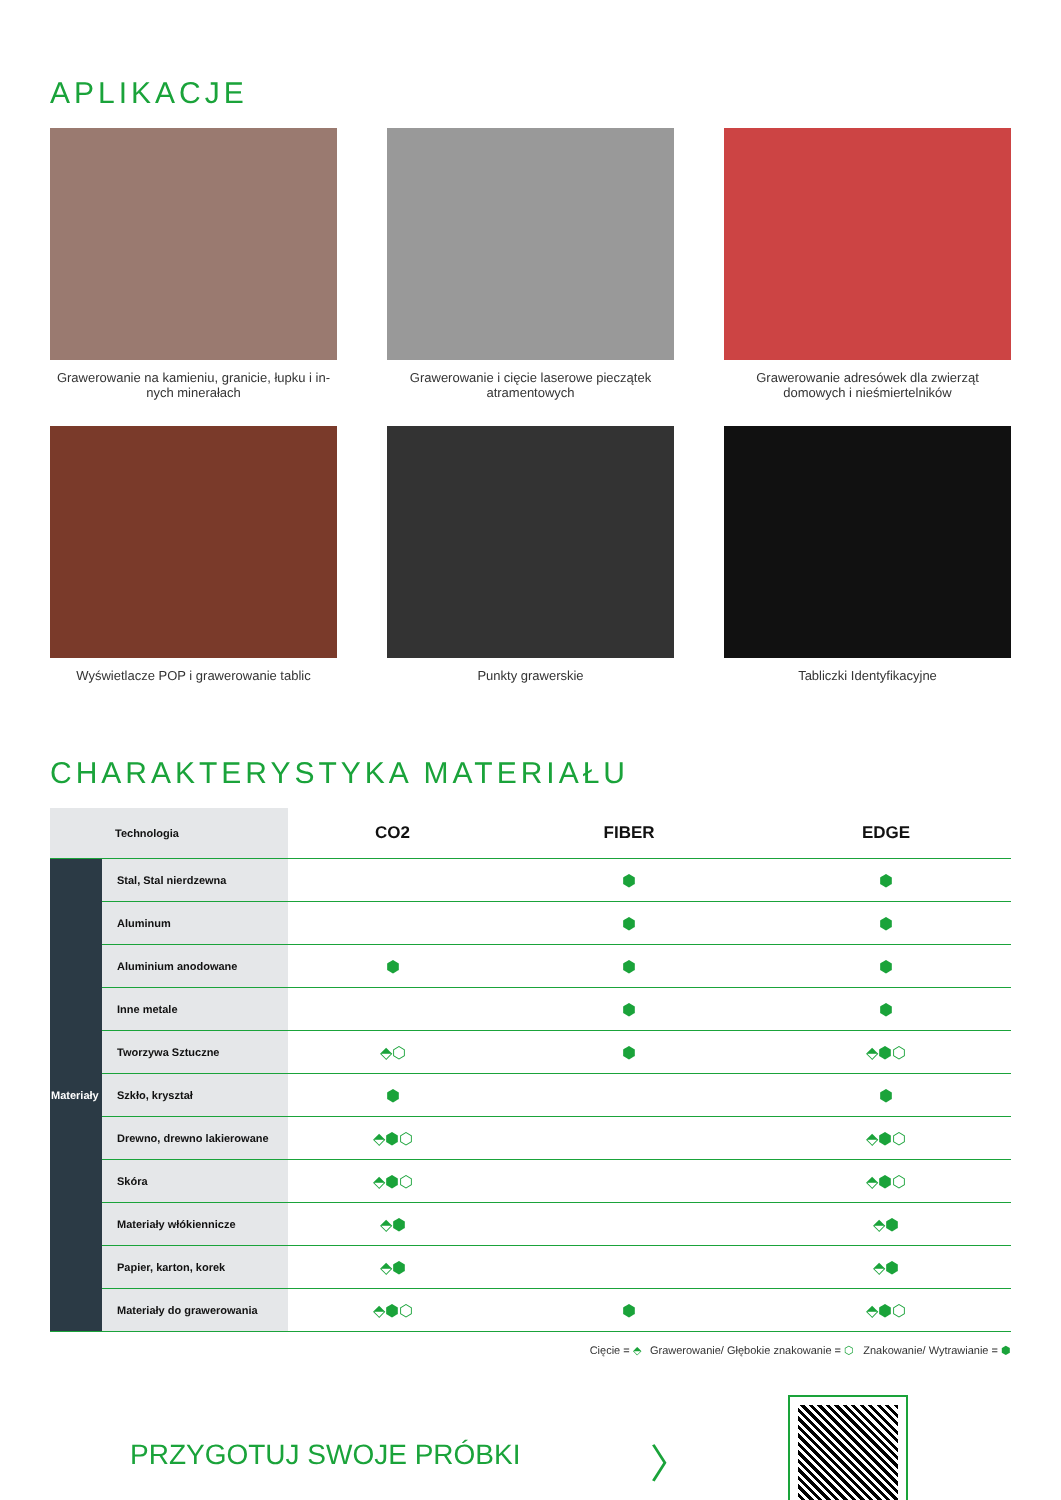APLIKACJE
Grawerowanie na kamieniu, granicie, łupku i in-nych minerałach
Grawerowanie i cięcie laserowe pieczątek atramentowych
Grawerowanie adresówek dla zwierząt domowych i nieśmiertelników
Wyświetlacze POP i grawerowanie tablic
Punkty grawerskie
Tabliczki Identyfikacyjne
CHARAKTERYSTYKA MATERIAŁU
| Technologia | | CO2 | FIBER | EDGE |
| Materiały | Stal, Stal nierdzewna | | ⬢ | ⬢ |
| | Aluminum | | ⬢ | ⬢ |
| | Aluminium anodowane | ⬢ | ⬢ | ⬢ |
| | Inne metale | | ⬢ | ⬢ |
| | Tworzywa Sztuczne | ⬘⬡ | ⬢ | ⬘⬢⬡ |
| | Szkło, kryształ | ⬢ | | ⬢ |
| | Drewno, drewno lakierowane | ⬘⬢⬡ | | ⬘⬢⬡ |
| | Skóra | ⬘⬢⬡ | | ⬘⬢⬡ |
| | Materiały włókiennicze | ⬘⬢ | | ⬘⬢ |
| | Papier, karton, korek | ⬘⬢ | | ⬘⬢ |
| | Materiały do grawerowania | ⬘⬢⬡ | ⬢ | ⬘⬢⬡ |
Cięcie = ⬘ Grawerowanie/ Głębokie znakowanie = ⬡ Znakowanie/ Wytrawianie = ⬢
PRZYGOTUJ SWOJE PRÓBKI
〉